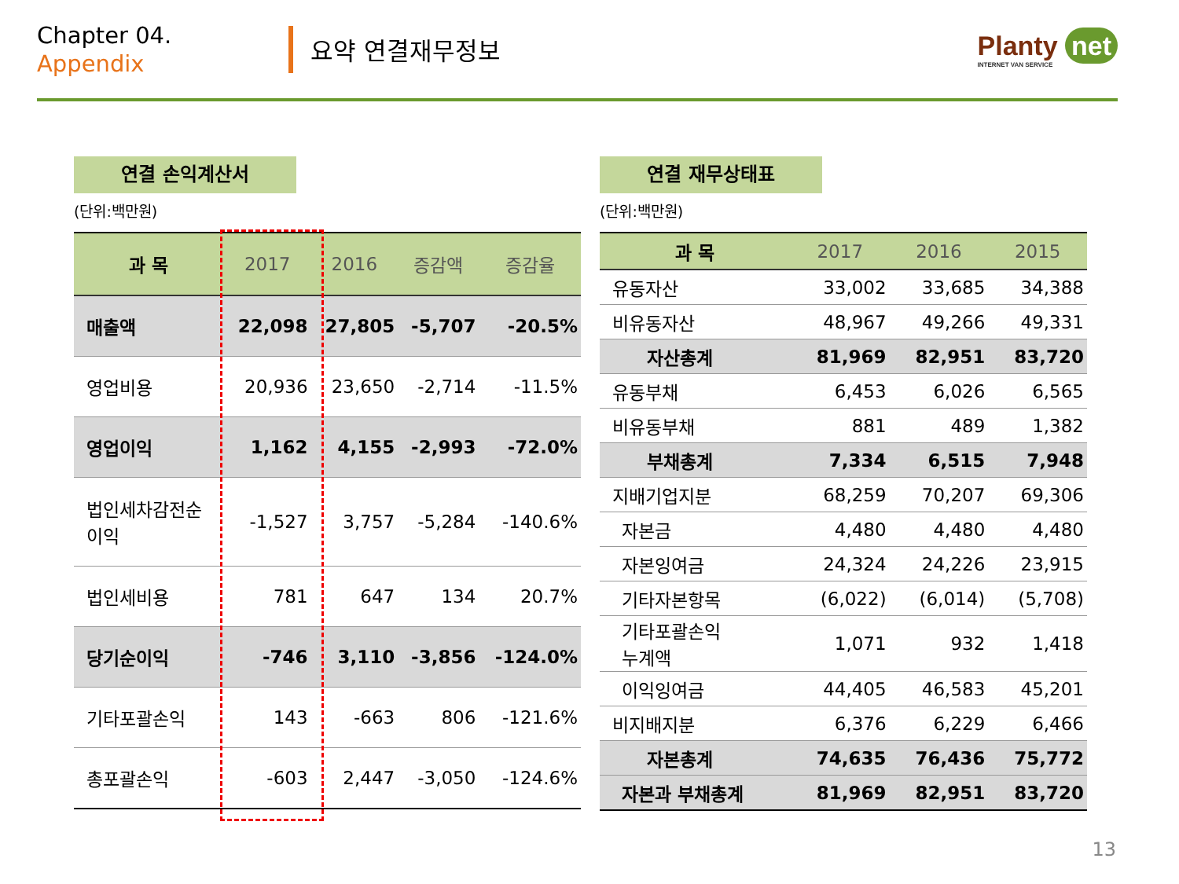Chapter 04.
Appendix
요약 연결재무정보
Planty net
INTERNET VAN SERVICE
연결 손익계산서
(단위:백만원)
| 과 목 | 2017 | 2016 | 증감액 | 증감율 |
| --- | --- | --- | --- | --- |
| 매출액 | 22,098 | 27,805 | -5,707 | -20.5% |
| 영업비용 | 20,936 | 23,650 | -2,714 | -11.5% |
| 영업이익 | 1,162 | 4,155 | -2,993 | -72.0% |
| 법인세차감전순 이익 | -1,527 | 3,757 | -5,284 | -140.6% |
| 법인세비용 | 781 | 647 | 134 | 20.7% |
| 당기순이익 | -746 | 3,110 | -3,856 | -124.0% |
| 기타포괄손익 | 143 | -663 | 806 | -121.6% |
| 총포괄손익 | -603 | 2,447 | -3,050 | -124.6% |
연결 재무상태표
(단위:백만원)
| 과 목 | 2017 | 2016 | 2015 |
| --- | --- | --- | --- |
| 유동자산 | 33,002 | 33,685 | 34,388 |
| 비유동자산 | 48,967 | 49,266 | 49,331 |
| 자산총계 | 81,969 | 82,951 | 83,720 |
| 유동부채 | 6,453 | 6,026 | 6,565 |
| 비유동부채 | 881 | 489 | 1,382 |
| 부채총계 | 7,334 | 6,515 | 7,948 |
| 지배기업지분 | 68,259 | 70,207 | 69,306 |
| 자본금 | 4,480 | 4,480 | 4,480 |
| 자본잉여금 | 24,324 | 24,226 | 23,915 |
| 기타자본항목 | (6,022) | (6,014) | (5,708) |
| 기타포괄손익 누계액 | 1,071 | 932 | 1,418 |
| 이익잉여금 | 44,405 | 46,583 | 45,201 |
| 비지배지분 | 6,376 | 6,229 | 6,466 |
| 자본총계 | 74,635 | 76,436 | 75,772 |
| 자본과 부채총계 | 81,969 | 82,951 | 83,720 |
13